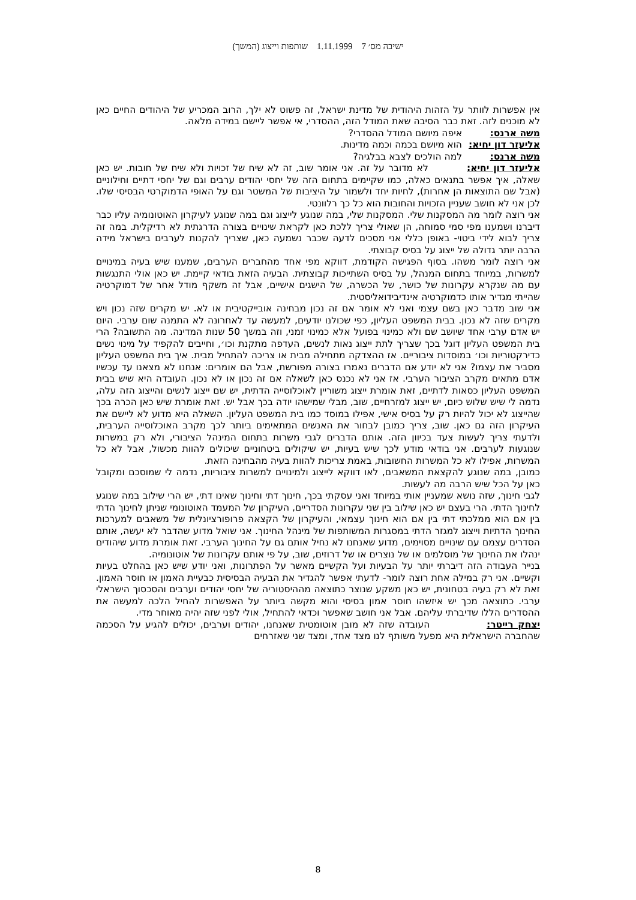ישיבה מס׳ 7 1.11.1999 שותפות וייצוג (המשך)
אין אפשרות לוותר על הזהות היהודית של מדינת ישראל, זה פשוט לא ילך, הרוב המכריע של היהודים החיים כאן לא מוכנים לזה. זאת כבר הסיבה שאת המודל הזה, ההסדרי, אי אפשר ליישם במידה מלאה.
משה ארנס: איפה מיושם המודל ההסדרי?
אליעזר דון יחיא: הוא מיושם בכמה וכמה מדינות.
משה ארנס: למה הולכים לצבא בבלגיה?
אליעזר דון יחיא: לא מדובר על זה. אני אומר שוב, זה לא שיח של זכויות ולא שיח של חובות. יש כאן שאלה, איך אפשר בתנאים כאלה, כמו שקיימים בתחום הזה של יחסי יהודים ערבים וגם של יחסי דתיים וחילוניים (אבל שם התוצאות הן אחרות), לחיות יחד ולשמור על היציבות של המשטר וגם על האופי הדמוקרטי הבסיסי שלו. לכן אני לא חושב שעניין הזכויות והחובות הוא כל כך רלוונטי.
אני רוצה לומר מה המסקנות שלי. המסקנות שלי, במה שנוגע לייצוג וגם במה שנוגע לעיקרון האוטונומיה עליו כבר דיברנו ושמענו מפי סמי סמוחה, הן שאולי צריך ללכת כאן לקראת שינויים בצורה הדרגתית לא רדיקלית. במה זה צריך לבוא לידי ביטוי- באופן כללי אני מסכים לדעה שכבר נשמעה כאן, שצריך להקנות לערבים בישראל מידה הרבה יותר גדולה של ייצוג על בסיס קבוצתי.
אני רוצה לומר משהו. בסוף הפגישה הקודמת, דווקא מפי אחד מהחברים הערבים, שמענו שיש בעיה במינויים למשרות, במיוחד בתחום המנהל, על בסיס השתייכות קבוצתית. הבעיה הזאת בודאי קיימת. יש כאן אולי התנגשות עם מה שנקרא עקרונות של כושר, של הכשרה, של הישגים אישיים, אבל זה משקף מודל אחר של דמוקרטיה שהייתי מגדיר אותו כדמוקרטיה אינדיבידואליסטית.
אני שוב מדבר כאן בשם עצמי ואני לא אומר אם זה נכון מבחינה אובייקטיבית או לא. יש מקרים שזה נכון ויש מקרים שזה לא נכון. בבית המשפט העליון, כפי שכולנו יודעים, למעשה עד לאחרונה לא התמנה שום ערבי. היום יש אדם ערבי אחד שיושב שם ולא כמינוי בפועל אלא כמינוי זמני, וזה במשך 50 שנות המדינה. מה התשובה? הרי בית המשפט העליון דוגל בכך שצריך לתת ייצוג נאות לנשים, העדפה מתקנת וכו׳, וחייבים להקפיד על מינוי נשים כדירקטוריות וכו׳ במוסדות ציבוריים. אז ההצדקה מתחילה מבית או צריכה להתחיל מבית. איך בית המשפט העליון מסביר את עצמו? אני לא יודע אם הדברים נאמרו בצורה מפורשת, אבל הם אומרים: אנחנו לא מצאנו עד עכשיו אדם מתאים מקרב הציבור הערבי. אז אני לא נכנס כאן לשאלה אם זה נכון או לא נכון. העובדה היא שיש בבית המשפט העליון כסאות לדתיים, זאת אומרת ייצוג משוריין לאוכלוסייה הדתית, יש שם ייצוג לנשים והייצוג הזה עלה, נדמה לי שיש שלוש כיום, יש ייצוג למזרחיים, שוב, מבלי שמישהו יודה בכך אבל יש. זאת אומרת שיש כאן הכרה בכך שהייצוג לא יכול להיות רק על בסיס אישי, אפילו במוסד כמו בית המשפט העליון. השאלה היא מדוע לא ליישם את העיקרון הזה גם כאן. שוב, צריך כמובן לבחור את האנשים המתאימים ביותר לכך מקרב האוכלוסייה הערבית, ולדעתי צריך לעשות צעד בכיוון הזה. אותם הדברים לגבי משרות בתחום המינהל הציבורי, ולא רק במשרות שנוגעות לערבים. אני בודאי מודע לכך שיש בעיות, יש שיקולים ביטחוניים שיכולים להוות מכשול, אבל לא כל המשרות, אפילו לא כל המשרות החשובות, באמת צריכות להוות בעיה מהבחינה הזאת.
כמובן, במה שנוגע להקצאת המשאבים, לאו דווקא לייצוג ולמינויים למשרות ציבוריות, נדמה לי שמוסכם ומקובל כאן על הכל שיש הרבה מה לעשות.
לגבי חינוך, שזה נושא שמעניין אותי במיוחד ואני עסקתי בכך, חינוך דתי וחינוך שאינו דתי, יש הרי שילוב במה שנוגע לחינוך הדתי. הרי בעצם יש כאן שילוב בין שני עקרונות הסדריים, העיקרון של המעמד האוטונומי שניתן לחינוך הדתי בין אם הוא ממלכתי דתי בין אם הוא חינוך עצמאי, והעיקרון של הקצאה פרופורציונלית של משאבים למערכות החינוך הדתיות וייצוג למגזר הדתי במסגרות המשותפות של מינהל החינוך. אני שואל מדוע שהדבר לא יעשה, אותם הסדרים עצמם עם שינויים מסוימים, מדוע שאנחנו לא נחיל אותם גם על החינוך הערבי. זאת אומרת מדוע שיהודים ינהלו את החינוך של מוסלמים או של נוצרים או של דרוזים, שוב, על פי אותם עקרונות של אוטונומיה.
בנייר העבודה הזה דיברתי יותר על הבעיות ועל הקשיים מאשר על הפתרונות, ואני יודע שיש כאן בהחלט בעיות וקשיים. אני רק במילה אחת רוצה לומר- לדעתי אפשר להגדיר את הבעיה הבסיסית כבעיית האמון או חוסר האמון. זאת לא רק בעיה בטחונית, יש כאן משקע שנוצר כתוצאה מההיסטוריה של יחסי יהודים וערבים והסכסוך הישראלי ערבי. כתוצאה מכך יש איזשהו חוסר אמון בסיסי והוא מקשה ביותר על האפשרות להחיל הלכה למעשה את ההסדרים הללו שדיברתי עליהם. אבל אני חושב שאפשר וכדאי להתחיל, אולי לפני שזה יהיה מאוחר מדי.
יצחק רייטר: העובדה שזה לא מובן אוטומטית שאנחנו, יהודים וערבים, יכולים להגיע על הסכמה שהחברה הישראלית היא מפעל משותף לנו מצד אחד, ומצד שני שאזרחים
8